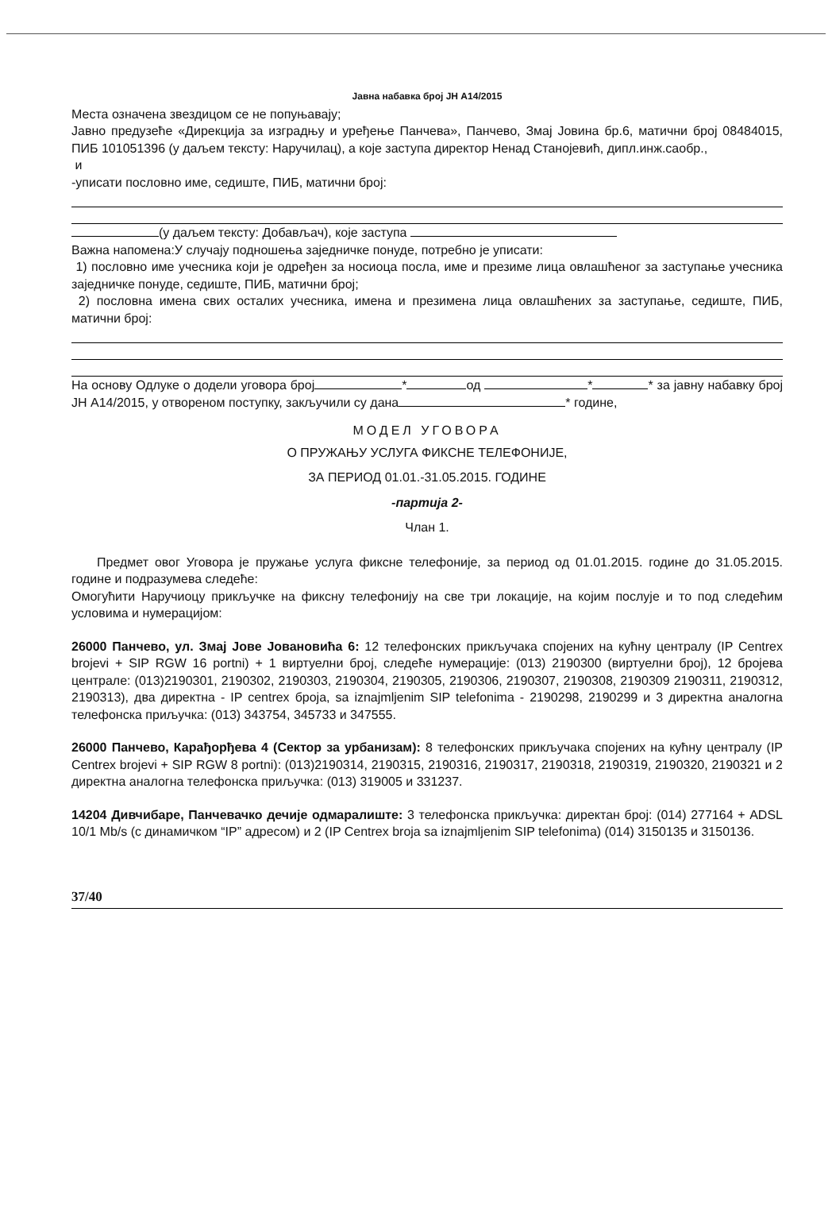Јавна набавка број ЈН А14/2015
Места означена звездицом се не попуњавају;
Јавно предузеће «Дирекција за изградњу и уређење Панчева», Панчево, Змај Јовина бр.6, матични број 08484015, ПИБ 101051396 (у даљем тексту: Наручилац), а које заступа директор Ненад Станојевић, дипл.инж.саобр.,
и
-уписати пословно име, седиште, ПИБ, матични број:
(у даљем тексту: Добављач), које заступа
Важна напомена:У случају подношења заједничке понуде, потребно је уписати:
1) пословно име учесника који је одређен за носиоца посла, име и презиме лица овлашћеног за заступање учесника заједничке понуде, седиште, ПИБ, матични број;
2) пословна имена свих осталих учесника, имена и презимена лица овлашћених за заступање, седиште, ПИБ, матични број:
На основу Одлуке о додели уговора број * од * * за јавну набавку број ЈН А14/2015, у отвореном поступку, закључили су дана * године,
МОДЕЛ УГОВОРА
О ПРУЖАЊУ УСЛУГА ФИКСНЕ ТЕЛЕФОНИЈЕ,
ЗА ПЕРИОД 01.01.-31.05.2015. ГОДИНЕ
-партија 2-
Члан 1.
Предмет овог Уговора је пружање услуга фиксне телефоније, за период од 01.01.2015. године до 31.05.2015. године и подразумева следеће:
Омогућити Наручиоцу прикључке на фиксну телефонију на све три локације, на којим послује и то под следећим условима и нумерацијом:
26000 Панчево, ул. Змај Јове Јовановића 6: 12 телефонских прикључака спојених на кућну централу (IP Centrex brojevi + SIP RGW 16 portni) + 1 виртуелни број, следеће нумерације: (013) 2190300 (виртуелни број), 12 бројева централе: (013)2190301, 2190302, 2190303, 2190304, 2190305, 2190306, 2190307, 2190308, 2190309 2190311, 2190312, 2190313), два директна - IP centrex броја, sa iznajmljenim SIP telefonima - 2190298, 2190299 и 3 директна аналогна телефонска приључка: (013) 343754, 345733 и 347555.
26000 Панчево, Карађорђева 4 (Сектор за урбанизам): 8 телефонских прикључака спојених на кућну централу (IP Centrex brojevi + SIP RGW 8 portni): (013)2190314, 2190315, 2190316, 2190317, 2190318, 2190319, 2190320, 2190321 и 2 директна аналогна телефонска приључка: (013) 319005 и 331237.
14204 Дивчибаре, Панчевачко дечије одмаралиште: 3 телефонска прикључка: директан број: (014) 277164 + ADSL 10/1 Mb/s (с динамичком “IP” адресом) и 2 (IP Centrex broja sa iznajmljenim SIP telefonima) (014) 3150135 и 3150136.
37/40